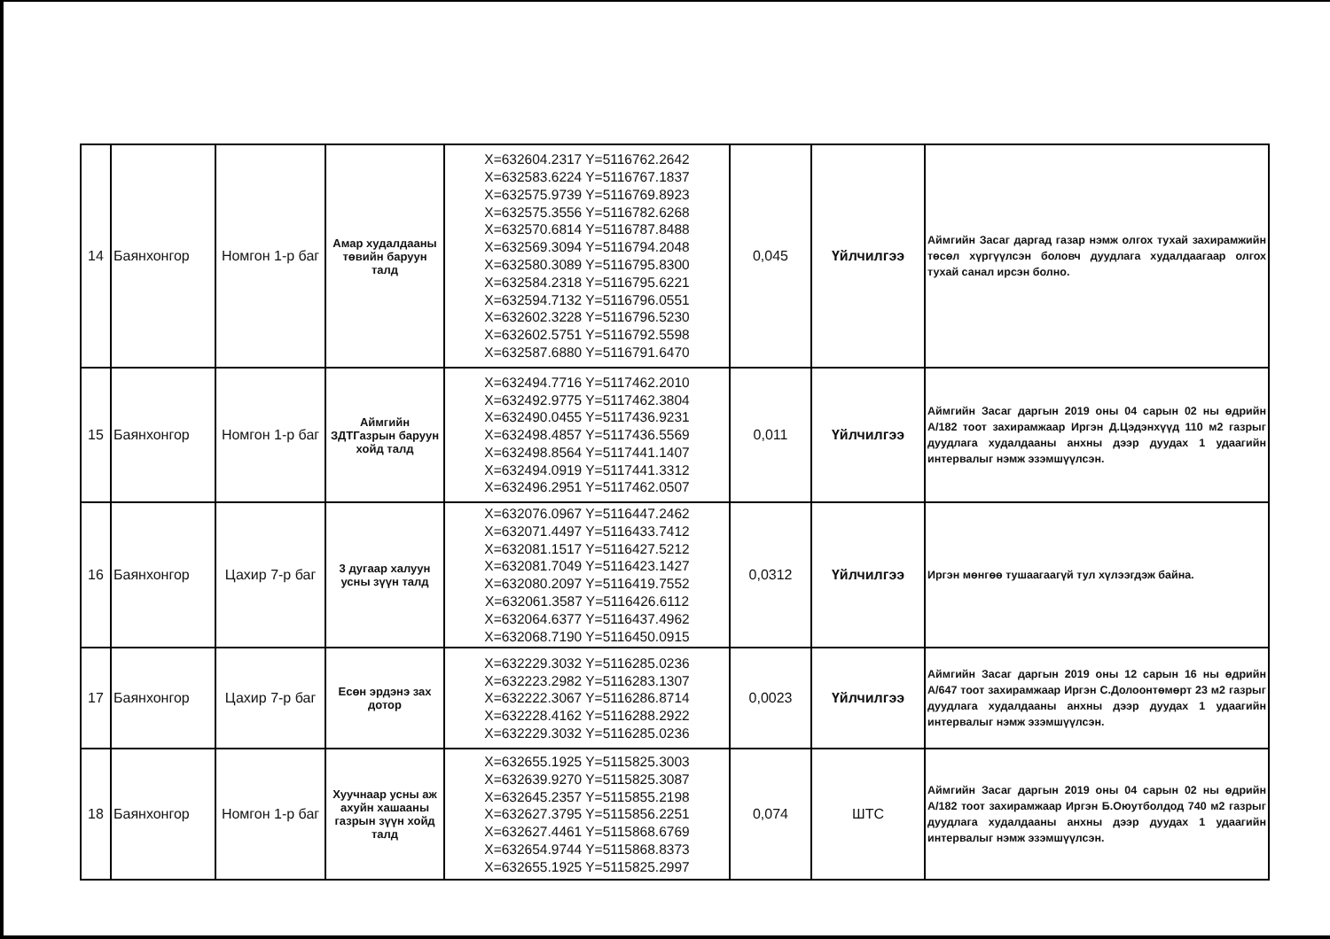| 14 | Баянхонгор | Номгон 1-р баг | Амар худалдааны төвийн баруун талд | X=632604.2317 Y=5116762.2642 X=632583.6224 Y=5116767.1837 X=632575.9739 Y=5116769.8923 X=632575.3556 Y=5116782.6268 X=632570.6814 Y=5116787.8488 X=632569.3094 Y=5116794.2048 X=632580.3089 Y=5116795.8300 X=632584.2318 Y=5116795.6221 X=632594.7132 Y=5116796.0551 X=632602.3228 Y=5116796.5230 X=632602.5751 Y=5116792.5598 X=632587.6880 Y=5116791.6470 | 0,045 | Үйлчилгээ | Аймгийн Засаг даргад газар нэмж олгох тухай захирамжийн төсөл хүргүүлсэн боловч дуудлага худалдаагаар олгох тухай санал ирсэн болно. |
| 15 | Баянхонгор | Номгон 1-р баг | Аймгийн ЗДТГазрын баруун хойд талд | X=632494.7716 Y=5117462.2010 X=632492.9775 Y=5117462.3804 X=632490.0455 Y=5117436.9231 X=632498.4857 Y=5117436.5569 X=632498.8564 Y=5117441.1407 X=632494.0919 Y=5117441.3312 X=632496.2951 Y=5117462.0507 | 0,011 | Үйлчилгээ | Аймгийн Засаг даргын 2019 оны 04 сарын 02 ны өдрийн А/182 тоот захирамжаар Иргэн Д.Цэдэнхүүд 110 м2 газрыг дуудлага худалдааны анхны дээр дуудах 1 удаагийн интервалыг нэмж эзэмшүүлсэн. |
| 16 | Баянхонгор | Цахир 7-р баг | 3 дугаар халуун усны зүүн талд | X=632076.0967 Y=5116447.2462 X=632071.4497 Y=5116433.7412 X=632081.1517 Y=5116427.5212 X=632081.7049 Y=5116423.1427 X=632080.2097 Y=5116419.7552 X=632061.3587 Y=5116426.6112 X=632064.6377 Y=5116437.4962 X=632068.7190 Y=5116450.0915 | 0,0312 | Үйлчилгээ | Иргэн мөнгөө тушаагаагүй тул хүлээгдэж байна. |
| 17 | Баянхонгор | Цахир 7-р баг | Есөн эрдэнэ зах дотор | X=632229.3032 Y=5116285.0236 X=632223.2982 Y=5116283.1307 X=632222.3067 Y=5116286.8714 X=632228.4162 Y=5116288.2922 X=632229.3032 Y=5116285.0236 | 0,0023 | Үйлчилгээ | Аймгийн Засаг даргын 2019 оны 12 сарын 16 ны өдрийн А/647 тоот захирамжаар Иргэн С.Долоонтөмөрт 23 м2 газрыг дуудлага худалдааны анхны дээр дуудах 1 удаагийн интервалыг нэмж эзэмшүүлсэн. |
| 18 | Баянхонгор | Номгон 1-р баг | Хуучнаар усны аж ахуйн хашааны газрын зүүн хойд талд | X=632655.1925 Y=5115825.3003 X=632639.9270 Y=5115825.3087 X=632645.2357 Y=5115855.2198 X=632627.3795 Y=5115856.2251 X=632627.4461 Y=5115868.6769 X=632654.9744 Y=5115868.8373 X=632655.1925 Y=5115825.2997 | 0,074 | ШТС | Аймгийн Засаг даргын 2019 оны 04 сарын 02 ны өдрийн А/182 тоот захирамжаар Иргэн Б.Оюутболдод 740 м2 газрыг дуудлага худалдааны анхны дээр дуудах 1 удаагийн интервалыг нэмж эзэмшүүлсэн. |